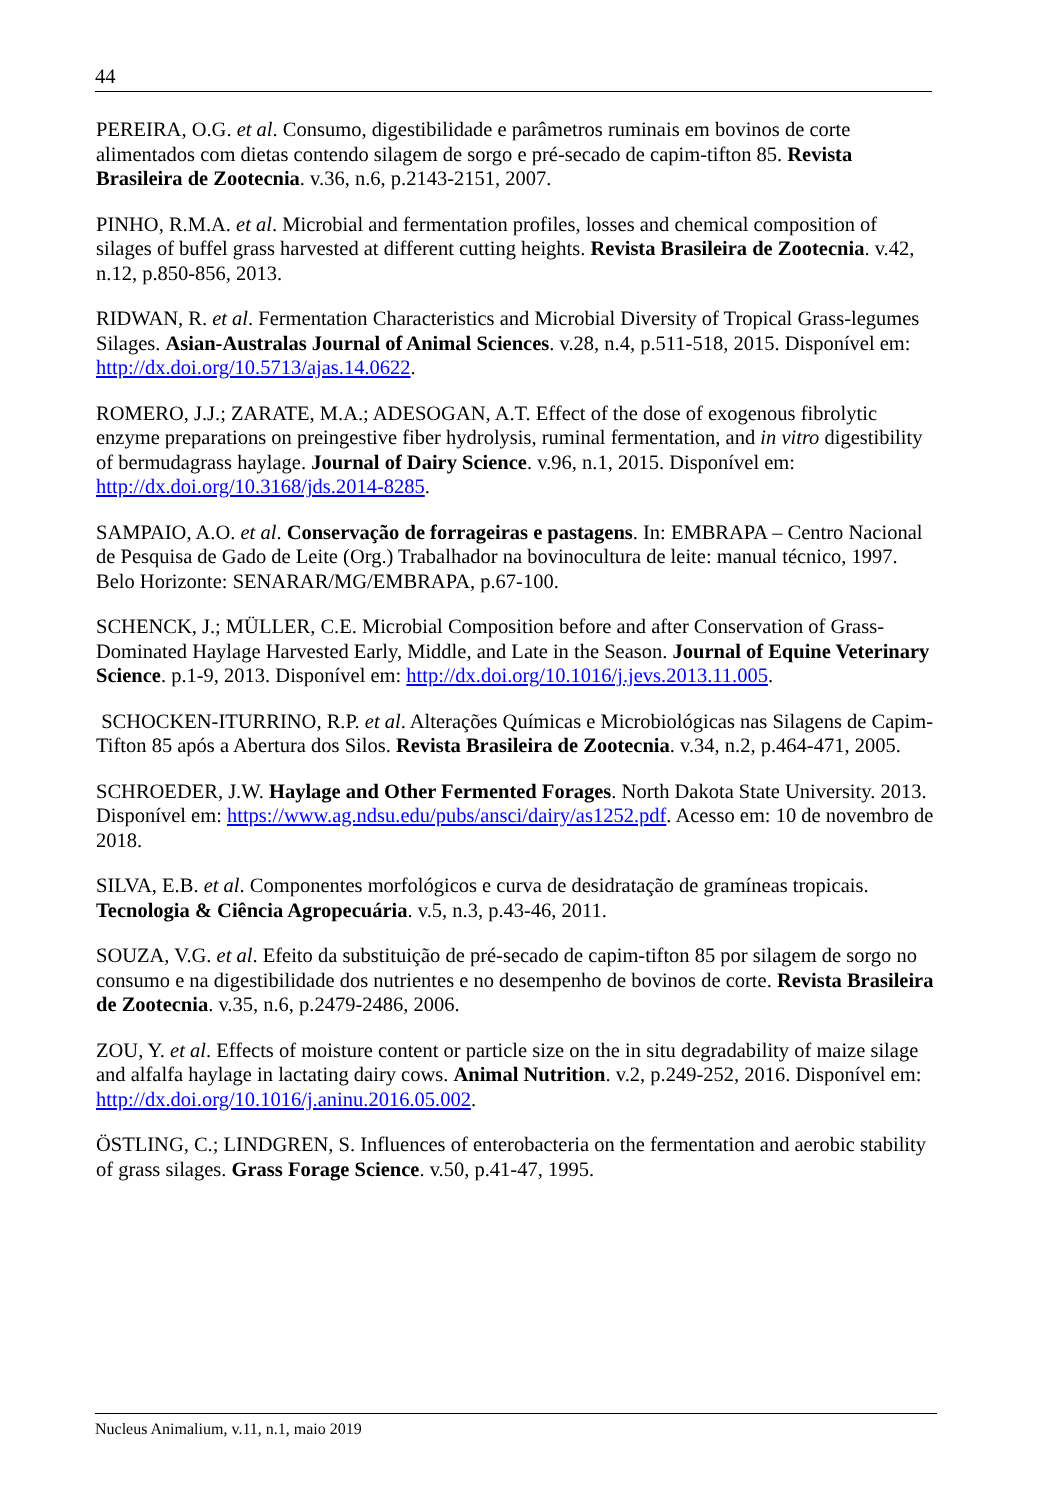44
PEREIRA, O.G. et al. Consumo, digestibilidade e parâmetros ruminais em bovinos de corte alimentados com dietas contendo silagem de sorgo e pré-secado de capim-tifton 85. Revista Brasileira de Zootecnia. v.36, n.6, p.2143-2151, 2007.
PINHO, R.M.A. et al. Microbial and fermentation profiles, losses and chemical composition of silages of buffel grass harvested at different cutting heights. Revista Brasileira de Zootecnia. v.42, n.12, p.850-856, 2013.
RIDWAN, R. et al. Fermentation Characteristics and Microbial Diversity of Tropical Grass-legumes Silages. Asian-Australas Journal of Animal Sciences. v.28, n.4, p.511-518, 2015. Disponível em: http://dx.doi.org/10.5713/ajas.14.0622.
ROMERO, J.J.; ZARATE, M.A.; ADESOGAN, A.T. Effect of the dose of exogenous fibrolytic enzyme preparations on preingestive fiber hydrolysis, ruminal fermentation, and in vitro digestibility of bermudagrass haylage. Journal of Dairy Science. v.96, n.1, 2015. Disponível em: http://dx.doi.org/10.3168/jds.2014-8285.
SAMPAIO, A.O. et al. Conservação de forrageiras e pastagens. In: EMBRAPA – Centro Nacional de Pesquisa de Gado de Leite (Org.) Trabalhador na bovinocultura de leite: manual técnico, 1997. Belo Horizonte: SENARAR/MG/EMBRAPA, p.67-100.
SCHENCK, J.; MÜLLER, C.E. Microbial Composition before and after Conservation of Grass-Dominated Haylage Harvested Early, Middle, and Late in the Season. Journal of Equine Veterinary Science. p.1-9, 2013. Disponível em: http://dx.doi.org/10.1016/j.jevs.2013.11.005.
SCHOCKEN-ITURRINO, R.P. et al. Alterações Químicas e Microbiológicas nas Silagens de Capim-Tifton 85 após a Abertura dos Silos. Revista Brasileira de Zootecnia. v.34, n.2, p.464-471, 2005.
SCHROEDER, J.W. Haylage and Other Fermented Forages. North Dakota State University. 2013. Disponível em: https://www.ag.ndsu.edu/pubs/ansci/dairy/as1252.pdf. Acesso em: 10 de novembro de 2018.
SILVA, E.B. et al. Componentes morfológicos e curva de desidratação de gramíneas tropicais. Tecnologia & Ciência Agropecuária. v.5, n.3, p.43-46, 2011.
SOUZA, V.G. et al. Efeito da substituição de pré-secado de capim-tifton 85 por silagem de sorgo no consumo e na digestibilidade dos nutrientes e no desempenho de bovinos de corte. Revista Brasileira de Zootecnia. v.35, n.6, p.2479-2486, 2006.
ZOU, Y. et al. Effects of moisture content or particle size on the in situ degradability of maize silage and alfalfa haylage in lactating dairy cows. Animal Nutrition. v.2, p.249-252, 2016. Disponível em: http://dx.doi.org/10.1016/j.aninu.2016.05.002.
ÖSTLING, C.; LINDGREN, S. Influences of enterobacteria on the fermentation and aerobic stability of grass silages. Grass Forage Science. v.50, p.41-47, 1995.
Nucleus Animalium, v.11, n.1, maio 2019